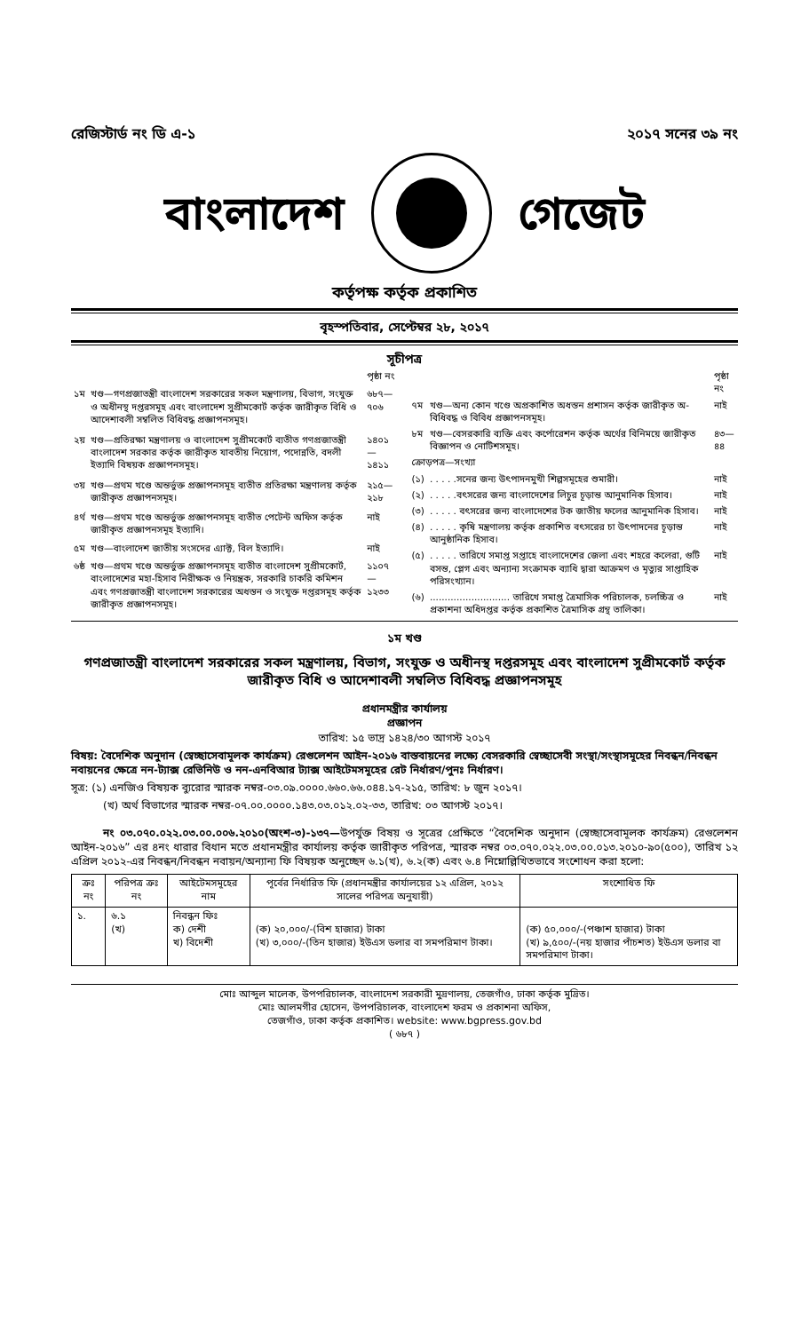রেজিস্টার্ড নং ডি এ-১ ২০১৭ সনের ৩৯ নং
বাংলাদেশ গেজেট
কর্তৃপক্ষ কর্তৃক প্রকাশিত
বৃহস্পতিবার, সেপ্টেম্বর ২৮, ২০১৭
সূচীপত্র
| | | পৃষ্ঠা নং |
| ১ম | খণ্ড—গণপ্রজাতন্ত্রী বাংলাদেশ সরকারের সকল মন্ত্রণালয়, বিভাগ, সংযুক্ত ও অধীনস্থ দপ্তরসমূহ এবং বাংলাদেশ সুপ্রীমকোর্ট কর্তৃক জারীকৃত বিধি ও আদেশাবলী সম্বলিত বিধিবদ্ধ প্রজ্ঞাপনসমূহ। | ৬৮৭—৭০৬ |
| ২য় | খণ্ড—প্রতিরক্ষা মন্ত্রণালয় ও বাংলাদেশ সুপ্রীমকোর্ট ব্যতীত গণপ্রজাতন্ত্রী বাংলাদেশ সরকার কর্তৃক জারীকৃত যাবতীয় নিয়োগ, পদোন্নতি, বদলী ইত্যাদি বিষয়ক প্রজ্ঞাপনসমূহ। | ১৪০১—১৪১১ |
| ৩য় | খণ্ড—প্রথম খণ্ডে অন্তর্ভুক্ত প্রজ্ঞাপনসমূহ ব্যতীত প্রতিরক্ষা মন্ত্রণালয় কর্তৃক জারীকৃত প্রজ্ঞাপনসমূহ। | ২১৫—২১৮ |
| ৪র্থ | খণ্ড—প্রথম খণ্ডে অন্তর্ভুক্ত প্রজ্ঞাপনসমূহ ব্যতীত পেটেন্ট অফিস কর্তৃক জারীকৃত প্রজ্ঞাপনসমূহ ইত্যাদি। | নাই |
| ৫ম | খণ্ড—বাংলাদেশ জাতীয় সংসদের এ্যাক্ট, বিল ইত্যাদি। | নাই |
| ৬ষ্ঠ | খণ্ড—প্রথম খণ্ডে অন্তর্ভুক্ত প্রজ্ঞাপনসমূহ ব্যতীত বাংলাদেশ সুপ্রীমকোর্ট, বাংলাদেশের মহা-হিসাব নিরীক্ষক ও নিয়ন্ত্রক, সরকারি চাকরি কমিশন এবং গণপ্রজাতন্ত্রী বাংলাদেশ সরকারের অধস্তন ও সংযুক্ত দপ্তরসমূহ কর্তৃক জারীকৃত প্রজ্ঞাপনসমূহ। | ১১০৭—১২৩৩ |
| | | পৃষ্ঠা নং |
| ৭ম | খণ্ড—অন্য কোন খণ্ডে অপ্রকাশিত অধস্তন প্রশাসন কর্তৃক জারীকৃত অ-বিধিবদ্ধ ও বিবিধ প্রজ্ঞাপনসমূহ। | নাই |
| ৮ম | খণ্ড—বেসরকারি ব্যক্তি এবং কর্পোরেশন কর্তৃক অর্থের বিনিময়ে জারীকৃত বিজ্ঞাপন ও নোটিশসমূহ। | ৪৩—৪৪ |
| ক্রোড়পত্র—সংখ্যা | | |
| (১) | . . . . .সনের জন্য উৎপাদনমুখী শিল্পসমূহের শুমারী। | নাই |
| (২) | . . . . .বৎসরের জন্য বাংলাদেশের লিচুর চূড়ান্ত আনুমানিক হিসাব। | নাই |
| (৩) | . . . . . বৎসরের জন্য বাংলাদেশের টক জাতীয় ফলের আনুমানিক হিসাব। | নাই |
| (৪) | . . . . . কৃষি মন্ত্রণালয় কর্তৃক প্রকাশিত বৎসরের চা উৎপাদনের চূড়ান্ত আনুষ্ঠানিক হিসাব। | নাই |
| (৫) | . . . . . তারিখে সমাপ্ত সপ্তাহে বাংলাদেশের জেলা এবং শহরে কলেরা, গুটি বসন্ত, প্লেগ এবং অন্যান্য সংক্রামক ব্যাধি দ্বারা আক্রমণ ও মৃত্যুর সাপ্তাহিক পরিসংখ্যান। | নাই |
| (৬) | ........................... তারিখে সমাপ্ত ত্রৈমাসিক পরিচালক, চলচ্চিত্র ও প্রকাশনা অধিদপ্তর কর্তৃক প্রকাশিত ত্রৈমাসিক গ্রন্থ তালিকা। | নাই |
১ম খণ্ড
গণপ্রজাতন্ত্রী বাংলাদেশ সরকারের সকল মন্ত্রণালয়, বিভাগ, সংযুক্ত ও অধীনস্থ দপ্তরসমূহ এবং বাংলাদেশ সুপ্রীমকোর্ট কর্তৃক জারীকৃত বিধি ও আদেশাবলী সম্বলিত বিধিবদ্ধ প্রজ্ঞাপনসমূহ
প্রধানমন্ত্রীর কার্যালয়
প্রজ্ঞাপন
তারিখ: ১৫ ভাদ্র ১৪২৪/৩০ আগস্ট ২০১৭
বিষয়: বৈদেশিক অনুদান (স্বেচ্ছাসেবামূলক কার্যক্রম) রেগুলেশন আইন-২০১৬ বাস্তবায়নের লক্ষ্যে বেসরকারি স্বেচ্ছাসেবী সংস্থা/সংস্থাসমূহের নিবন্ধন/নিবন্ধন নবায়নের ক্ষেত্রে নন-ট্যাক্স রেভিনিউ ও নন-এনবিআর ট্যাক্স আইটেমসমূহের রেট নির্ধারণ/পুনঃ নির্ধারণ।
সূত্র: (১) এনজিও বিষয়ক ব্যুরোর স্মারক নম্বর-০৩.০৯.০০০০.৬৬০.৬৬.০৪৪.১৭-২১৫, তারিখ: ৮ জুন ২০১৭।
(খ) অর্থ বিভাগের স্মারক নম্বর-০৭.০০.০০০০.১৪৩.০৩.০১২.০২-৩৩, তারিখ: ০৩ আগস্ট ২০১৭।
নং ০৩.০৭০.০২২.০৩.০০.০০৬.২০১০(অংশ-৩)-১৩৭—উপর্যুক্ত বিষয় ও সূত্রের প্রেক্ষিতে “বৈদেশিক অনুদান (স্বেচ্ছাসেবামূলক কার্যক্রম) রেগুলেশন আইন-২০১৬” এর ৪নং ধারার বিধান মতে প্রধানমন্ত্রীর কার্যালয় কর্তৃক জারীকৃত পরিপত্র, স্মারক নম্বর ০৩.০৭০.০২২.০৩.০০.০১৩.২০১০-৯০(৫০০), তারিখ ১২ এপ্রিল ২০১২-এর নিবন্ধন/নিবন্ধন নবায়ন/অন্যান্য ফি বিষয়ক অনুচ্ছেদ ৬.১(খ), ৬.২(ক) এবং ৬.৪ নিম্নোল্লিখিতভাবে সংশোধন করা হলো:
| ক্রঃ নং | পরিপত্র ক্রঃ নং | আইটেমসমূহের নাম | পূর্বের নির্ধারিত ফি (প্রধানমন্ত্রীর কার্যালয়ের ১২ এপ্রিল, ২০১২ সালের পরিপত্র অনুযায়ী) | সংশোধিত ফি |
| --- | --- | --- | --- | --- |
| ১. | ৬.১ (খ) | নিবন্ধন ফিঃ ক) দেশী খ) বিদেশী | (ক) ২০,০০০/-(বিশ হাজার) টাকা (খ) ৩,০০০/-(তিন হাজার) ইউএস ডলার বা সমপরিমাণ টাকা। | (ক) ৫০,০০০/-(পঞ্চাশ হাজার) টাকা (খ) ৯,৫০০/-(নয় হাজার পাঁচশত) ইউএস ডলার বা সমপরিমাণ টাকা। |
মোঃ আব্দুল মালেক, উপপরিচালক, বাংলাদেশ সরকারী মুদ্রণালয়, তেজগাঁও, ঢাকা কর্তৃক মুদ্রিত।
মোঃ আলমগীর হোসেন, উপপরিচালক, বাংলাদেশ ফরম ও প্রকাশনা অফিস,
তেজগাঁও, ঢাকা কর্তৃক প্রকাশিত। website: www.bgpress.gov.bd
( ৬৮৭ )